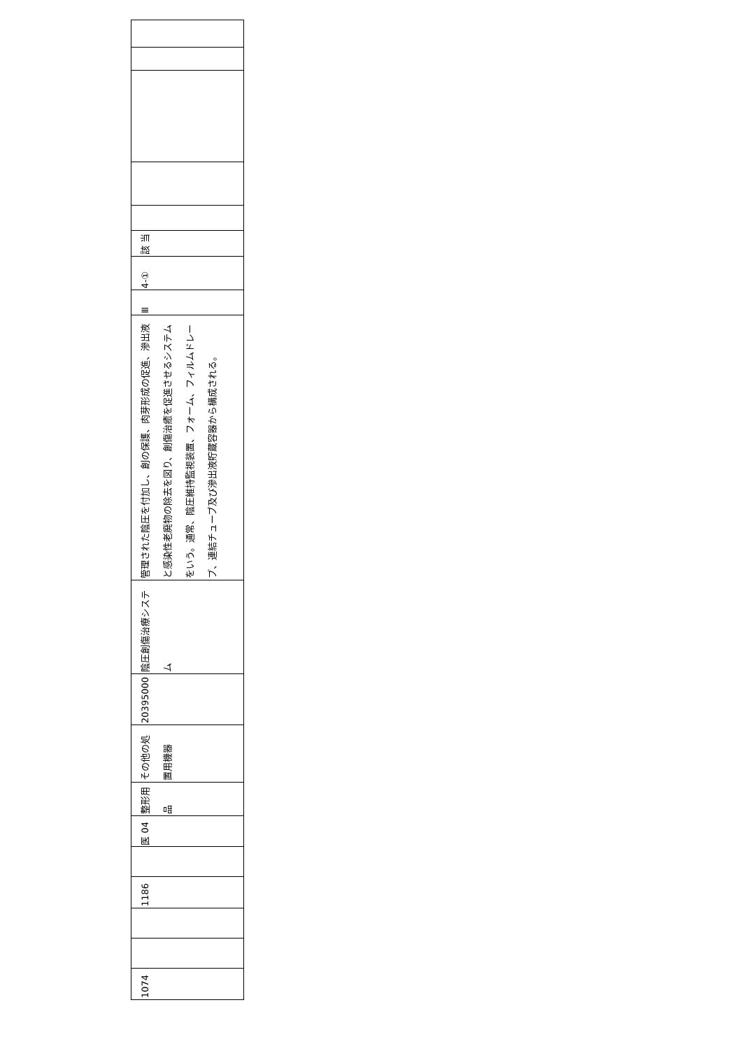| 1074 | | | 1186 | | 医 04 | 整形用品 | その他の処置用機器 | 20395000 | 陰圧創傷治療システム | 管理された陰圧を付加し、創の保護、肉芽形成の促進、滲出液と感染性老廃物の除去を図り、創傷治癒を促進させるシステムをいう。通常、陰圧維持監視装置、フォーム、フィルムドレープ、連結チューブ及び滲出液貯蔵容器から構成される。 | Ⅲ | 4-① | 該 当 | | | | | |